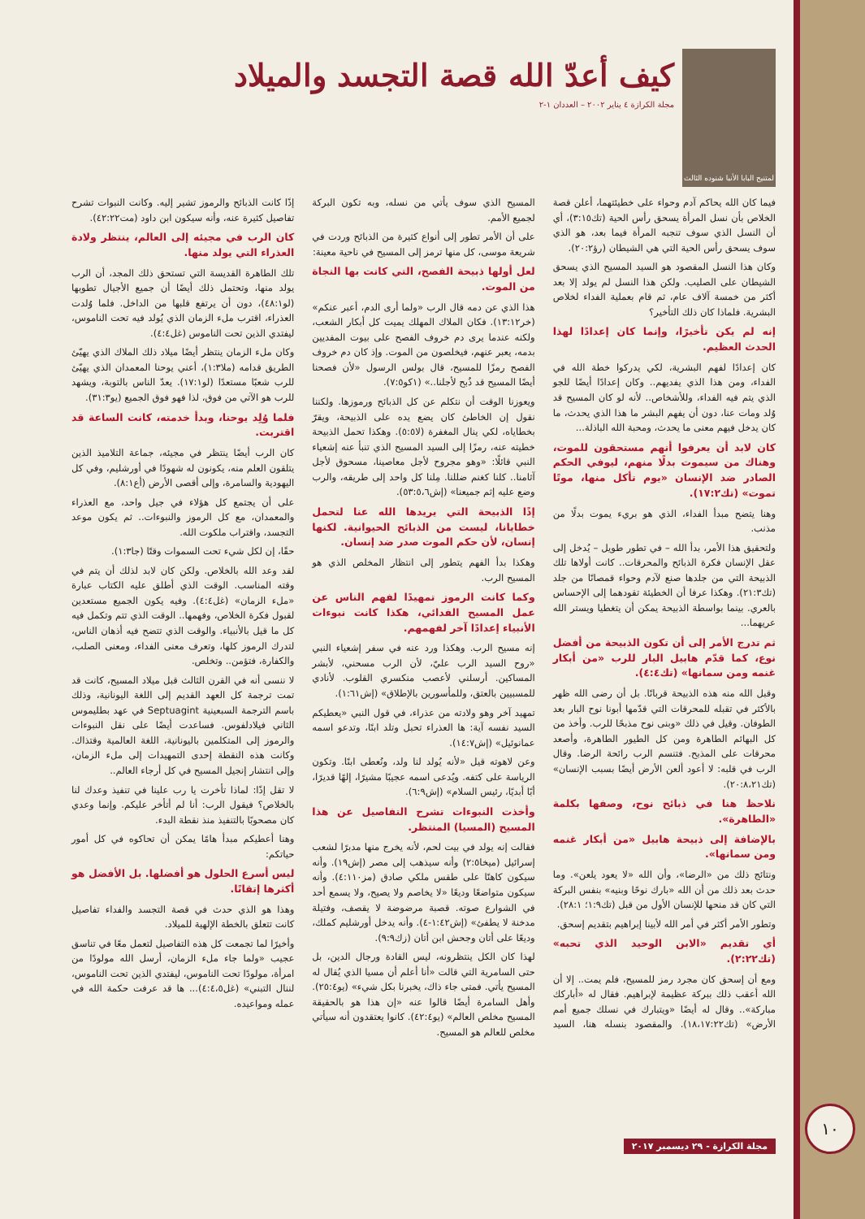لمتنيح البابا الأنبا شنوده الثالث
كيف أعدّ الله قصة التجسد والميلاد
مجلة الكرازة ٤ يناير ٢٠٠٢ – العددان ١-٢
فيما كان الله يحاكم آدم وحواء على خطيئتهما، أعلن قصة الخلاص بأن نسل المرأة يسحق رأس الحية (تك٣:١٥)، أي أن النسل الذي سوف تنجبه المرأة فيما بعد، هو الذي سوف يسحق رأس الحية التي هي الشيطان (رؤ٢٠:٢).
وكان هذا النسل المقصود هو السيد المسيح الذي يسحق الشيطان على الصليب. ولكن هذا النسل لم يولد إلا بعد أكثر من خمسة آلاف عام، ثم قام بعملية الفداء لخلاص البشرية. فلماذا كان ذلك التأخير؟
إنه لم يكن تأخيرًا، وإنما كان إعدادًا لهذا الحدث العظيم.
كان إعدادًا لفهم البشرية، لكي يدركوا خطة الله في الفداء، ومن هذا الذي يفديهم.. وكان إعدادًا أيضًا للجو الذي يتم فيه الفداء، وللأشخاص.. لأنه لو كان المسيح قد وُلد ومات عنا، دون أن يفهم البشر ما هذا الذي يحدث، ما كان يدخل فيهم معنى ما يحدث، ومحبة الله الباذلة...
كان لابد أن يعرفوا أنهم مستحقون للموت، وهناك من سيموت بدلًا منهم، ليوفي الحكم الصادر ضد الإنسان «يوم تأكل منها، موتًا تموت» (تك١٧:٢).
وهنا يتضح مبدأ الفداء، الذي هو بريء يموت بدلًا من مذنب.
ولتحقيق هذا الأمر، بدأ الله – في تطور طويل – يُدخل إلى عقل الإنسان فكرة الذبائح والمحرقات.. كانت أولاها تلك الذبيحة التي من جلدها صنع لآدم وحواء قمصانًا من جلد (تك٢١:٣). وهكذا عرفا أن الخطيئة تقودهما إلى الإحساس بالعري. بينما بواسطة الذبيحة يمكن أن يتغطيا ويستر الله عريهما...
ثم تدرج الأمر إلى أن تكون الذبيحة من أفضل نوع، كما قدّم هابيل البار للرب «من أبكار غنمه ومن سمانها» (تك٤:٤).
وقبل الله منه هذه الذبيحة قربانًا. بل أن رضى الله ظهر بالأكثر في تقبله للمحرقات التي قدّمها أبونا نوح البار بعد الطوفان. وقيل في ذلك «وبنى نوح مذبحًا للرب. وأخذ من كل البهائم الطاهرة ومن كل الطيور الطاهرة، وأصعد محرقات على المذبح. فتنسم الرب رائحة الرضا. وقال الرب في قلبه: لا أعود ألعن الأرض أيضًا بسبب الإنسان» (تك٢٠:٨،٢١).
نلاحظ هنا في ذبائح نوح، وصفها بكلمة «الطاهرة».
بالإضافة إلى ذبيحة هابيل «من أبكار غنمه ومن سمانها».
ونتائج ذلك من «الرضا»، وأن الله «لا يعود يلعن». وما حدث بعد ذلك من أن الله «بارك نوحًا وبنيه» بنفس البركة التي كان قد منحها للإنسان الأول من قبل (تك١:٩؛ ٢٨:١).
وتطور الأمر أكثر في أمر الله لأبينا إبراهيم بتقديم إسحق.
أي تقديم «الابن الوحيد الذي تحبه» (تك٢:٢٢).
ومع أن إسحق كان مجرد رمز للمسيح، فلم يمت.. إلا أن الله أعقب ذلك ببركة عظيمة لإبراهيم. فقال له «أباركك مباركة».. وقال له أيضًا «ويتبارك في نسلك جميع أمم الأرض» (تك١٨،١٧:٢٢). والمقصود بنسله هنا، السيد المسيح الذي سوف يأتي من نسله، وبه تكون البركة لجميع الأمم.
على أن الأمر تطور إلى أنواع كثيرة من الذبائح وردت في شريعة موسى، كل منها ترمز إلى المسيح في ناحية معينة:
لعل أولها ذبيحة الفصح، التي كانت بها النجاة من الموت.
هذا الذي عن دمه قال الرب «ولما أرى الدم، أعبر عنكم» (خر١٣:١٢). فكان الملاك المهلك يميت كل أبكار الشعب، ولكنه عندما يرى دم خروف الفصح على بيوت المفديين بدمه، يعبر عنهم، فيخلصون من الموت. وإذ كان دم خروف الفصح رمزًا للمسيح، قال بولس الرسول «لأن فصحنا أيضًا المسيح قد ذُبح لأجلنا..» (١كو٧:٥).
ويعوزنا الوقت أن نتكلم عن كل الذبائح ورموزها. ولكننا نقول إن الخاطئ كان يضع يده على الذبيحة، ويقرّ بخطاياه، لكي ينال المغفرة (لا٥:٥). وهكذا تحمل الذبيحة خطيته عنه، رمزًا إلى السيد المسيح الذي تنبأ عنه إشعياء النبي قائلًا: «وهو مجروح لأجل معاصينا، مسحوق لأجل آثامنا.. كلنا كغنم ضللنا. مِلنا كل واحد إلى طريقه، والرب وضع عليه إثم جميعنا» (إش٥٣:٥،٦).
إذًا الذبيحة التي يريدها الله عنا لتحمل خطايانا، ليست من الذبائح الحيوانية. لكنها إنسان، لأن حكم الموت صدر ضد إنسان.
وهكذا بدأ الفهم يتطور إلى انتظار المخلص الذي هو المسيح الرب.
وكما كانت الرموز تمهيدًا لفهم الناس عن عمل المسيح الفدائي، هكذا كانت نبوءات الأنبياء إعدادًا آخر لفهمهم.
إنه مسيح الرب. وهكذا ورد عنه في سفر إشعياء النبي «روح السيد الرب عليّ، لأن الرب مسحني، لأبشر المساكين. أرسلني لأعصب منكسري القلوب. لأنادي للمسبيين بالعتق، وللمأسورين بالإطلاق» (إش١:٦١).
تمهيد آخر وهو ولادته من عذراء، في قول النبي «يعطيكم السيد نفسه آية: ها العذراء تحبل وتلد ابنًا، وتدعو اسمه عمانوئيل» (إش١٤:٧).
وعن لاهوته قيل «لأنه يُولد لنا ولد، ونُعطى ابنًا. وتكون الرياسة على كتفه. ويُدعى اسمه عجيبًا مشيرًا، إلهًا قديرًا، أبًا أبديًا، رئيس السلام» (إش٦:٩).
وأخذت النبوءات تشرح التفاصيل عن هذا المسيح (المسيا) المنتظر.
فقالت إنه يولد في بيت لحم، لأنه يخرج منها مدبرًا لشعب إسرائيل (ميخا٢:٥) وأنه سيذهب إلى مصر (إش١٩). وأنه سيكون كاهنًا على طقس ملكي صادق (مز٤:١١٠). وأنه سيكون متواضعًا وديعًا «لا يخاصم ولا يصيح، ولا يسمع أحد في الشوارع صوته. قصبة مرضوضة لا يقصف، وفتيلة مدخنة لا يطفئ» (إش١:٤٢-٤). وأنه يدخل أورشليم كملك، وديعًا على أتان وجحش ابن أتان (زك٩:٩).
لهذا كان الكل ينتظرونه، ليس القادة ورجال الدين، بل حتى السامرية التي قالت «أنا أعلم أن مسيا الذي يُقال له المسيح يأتي. فمتى جاء ذاك، يخبرنا بكل شيء» (يو٢٥:٤). وأهل السامرة أيضًا قالوا عنه «إن هذا هو بالحقيقة المسيح مخلص العالم» (يو٤٢:٤). كانوا يعتقدون أنه سيأتي مخلص للعالم هو المسيح.
إذًا كانت الذبائح والرموز تشير إليه. وكانت النبوات تشرح تفاصيل كثيرة عنه، وأنه سيكون ابن داود (مت٤٢:٢٢).
كان الرب في مجيئه إلى العالم، ينتظر ولادة العذراء التي يولد منها.
تلك الطاهرة القديسة التي تستحق ذلك المجد، أن الرب يولد منها، وتحتمل ذلك أيضًا أن جميع الأجيال تطوبها (لو٤٨:١)، دون أن يرتفع قلبها من الداخل. فلما وُلدت العذراء، اقترب ملء الزمان الذي يُولد فيه تحت الناموس، ليفتدي الذين تحت الناموس (غل٤:٤).
وكان ملء الزمان ينتظر أيضًا ميلاد ذلك الملاك الذي يهيّئ الطريق قدامه (ملا١:٣)، أعني يوحنا المعمدان الذي يهيّئ للرب شعبًا مستعدًا (لو١٧:١). يعدّ الناس بالتوبة، ويشهد للرب هو الآتي من فوق، لذا فهو فوق الجميع (يو٣١:٣).
فلما وُلِد يوحنا، وبدأ خدمته، كانت الساعة قد اقتربت.
كان الرب أيضًا ينتظر في مجيئه، جماعة التلاميذ الذين يتلقون العلم منه، يكونون له شهودًا في أورشليم، وفي كل اليهودية والسامرة، وإلى أقصى الأرض (أع٨:١).
على أن يجتمع كل هؤلاء في جيل واحد، مع العذراء والمعمدان، مع كل الرموز والنبوءات.. ثم يكون موعد التجسد، واقتراب ملكوت الله.
حقًا، إن لكل شيء تحت السموات وقتًا (جا١:٣).
لقد وعد الله بالخلاص. ولكن كان لابد لذلك أن يتم في وقته المناسب. الوقت الذي أطلق عليه الكتاب عبارة «ملء الزمان» (غل٤:٤). وفيه يكون الجميع مستعدين لقبول فكرة الخلاص، وفهمها.. الوقت الذي تتم وتكمل فيه كل ما قيل بالأنبياء. والوقت الذي تتضح فيه أذهان الناس، لتدرك الرموز كلها، وتعرف معنى الفداء، ومعنى الصلب، والكفارة، فتؤمن.. وتخلص.
لا ننسى أنه في القرن الثالث قبل ميلاد المسيح، كانت قد تمت ترجمة كل العهد القديم إلى اللغة اليونانية، وذلك باسم الترجمة السبعينية Septuagint في عهد بطليموس الثاني فيلادلفوس. فساعدت أيضًا على نقل النبوءات والرموز إلى المتكلمين باليونانية، اللغة العالمية وقتذاك. وكانت هذه النقطة إحدى التمهيدات إلى ملء الزمان، وإلى انتشار إنجيل المسيح في كل أرجاء العالم..
لا تقل إذًا: لماذا تأخرت يا رب علينا في تنفيذ وعدك لنا بالخلاص؟ فيقول الرب: أنا لم أتأخر عليكم. وإنما وعدي كان مصحوبًا بالتنفيذ منذ نقطة البدء.
وهنا أعطيكم مبدأ هامًا يمكن أن تحاكوه في كل أمور حياتكم:
ليس أسرع الحلول هو أفضلها. بل الأفضل هو أكثرها إتقانًا.
وهذا هو الذي حدث في قصة التجسد والفداء تفاصيل كانت تتعلق بالخطة الإلهية للميلاد.
وأخيرًا لما تجمعت كل هذه التفاصيل لتعمل معًا في تناسق عجيب «ولما جاء ملء الزمان، أرسل الله مولودًا من امرأة، مولودًا تحت الناموس، ليفتدي الذين تحت الناموس، لننال التبني» (غل٤:٤،٥)... ها قد عرفت حكمة الله في عمله ومواعيده.
مجلة الكرازة - ٢٩ ديسمبر ٢٠١٧ ١٠